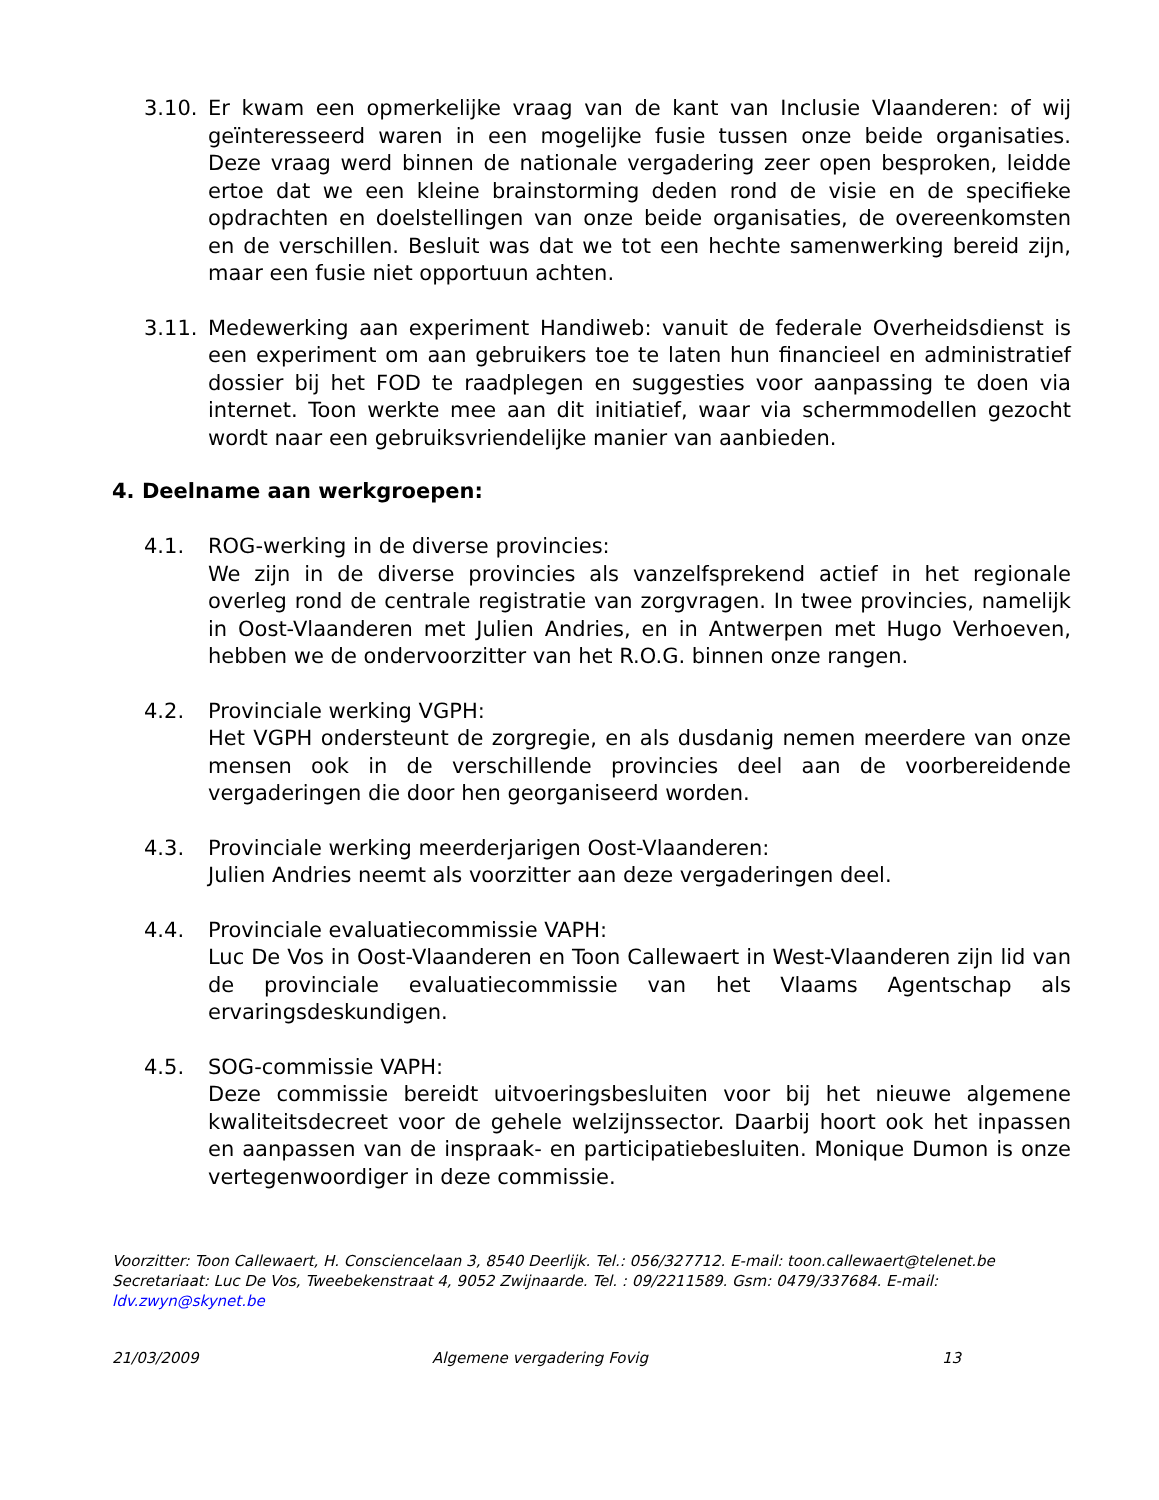3.10. Er kwam een opmerkelijke vraag van de kant van Inclusie Vlaanderen: of wij geïnteresseerd waren in een mogelijke fusie tussen onze beide organisaties. Deze vraag werd binnen de nationale vergadering zeer open besproken, leidde ertoe dat we een kleine brainstorming deden rond de visie en de specifieke opdrachten en doelstellingen van onze beide organisaties, de overeenkomsten en de verschillen. Besluit was dat we tot een hechte samenwerking bereid zijn, maar een fusie niet opportuun achten.
3.11. Medewerking aan experiment Handiweb: vanuit de federale Overheidsdienst is een experiment om aan gebruikers toe te laten hun financieel en administratief dossier bij het FOD te raadplegen en suggesties voor aanpassing te doen via internet. Toon werkte mee aan dit initiatief, waar via schermmodellen gezocht wordt naar een gebruiksvriendelijke manier van aanbieden.
4. Deelname aan werkgroepen:
4.1. ROG-werking in de diverse provincies:
We zijn in de diverse provincies als vanzelfsprekend actief in het regionale overleg rond de centrale registratie van zorgvragen. In twee provincies, namelijk in Oost-Vlaanderen met Julien Andries, en in Antwerpen met Hugo Verhoeven, hebben we de ondervoorzitter van het R.O.G. binnen onze rangen.
4.2. Provinciale werking VGPH:
Het VGPH ondersteunt de zorgregie, en als dusdanig nemen meerdere van onze mensen ook in de verschillende provincies deel aan de voorbereidende vergaderingen die door hen georganiseerd worden.
4.3. Provinciale werking meerderjarigen Oost-Vlaanderen:
Julien Andries neemt als voorzitter aan deze vergaderingen deel.
4.4. Provinciale evaluatiecommissie VAPH:
Luc De Vos in Oost-Vlaanderen en Toon Callewaert in West-Vlaanderen zijn lid van de provinciale evaluatiecommissie van het Vlaams Agentschap als ervaringsdeskundigen.
4.5. SOG-commissie VAPH:
Deze commissie bereidt uitvoeringsbesluiten voor bij het nieuwe algemene kwaliteitsdecreet voor de gehele welzijnssector. Daarbij hoort ook het inpassen en aanpassen van de inspraak- en participatiebesluiten. Monique Dumon is onze vertegenwoordiger in deze commissie.
Voorzitter: Toon Callewaert, H. Consciencelaan 3, 8540 Deerlijk. Tel.: 056/327712. E-mail: toon.callewaert@telenet.be
Secretariaat: Luc De Vos, Tweebekenstraat 4, 9052 Zwijnaarde. Tel. : 09/2211589. Gsm: 0479/337684. E-mail: ldv.zwyn@skynet.be
21/03/2009 Algemene vergadering Fovig 13